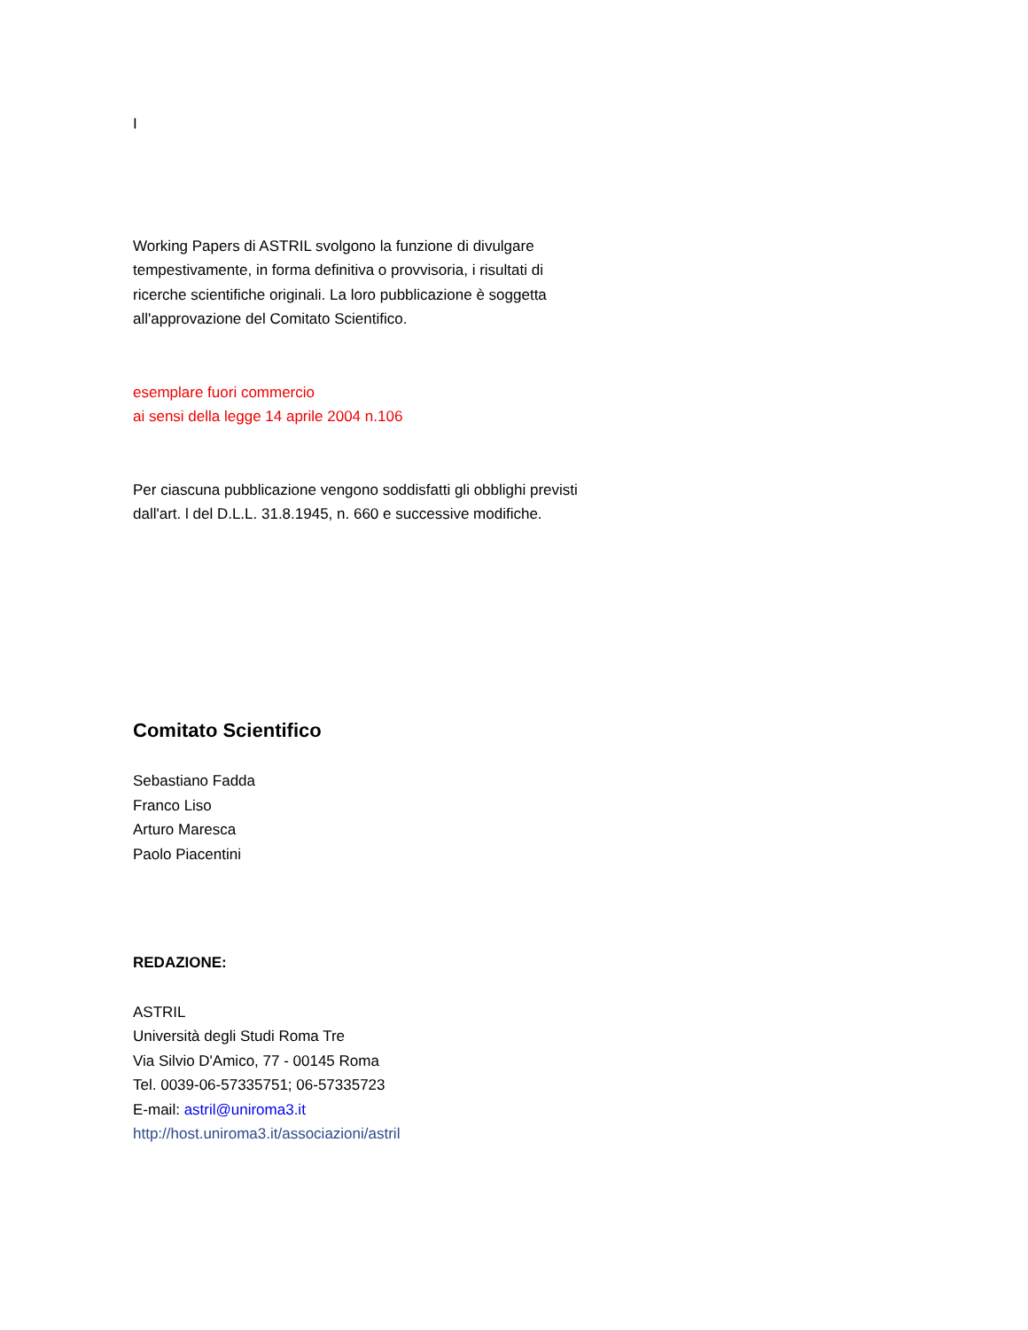I
Working Papers di ASTRIL svolgono la funzione di divulgare
tempestivamente, in forma definitiva o provvisoria, i risultati di
ricerche scientifiche originali. La loro pubblicazione è soggetta
all'approvazione del Comitato Scientifico.
esemplare fuori commercio
ai sensi della legge 14 aprile 2004 n.106
Per ciascuna pubblicazione vengono soddisfatti gli obblighi previsti
dall'art. l del D.L.L. 31.8.1945, n. 660 e successive modifiche.
Comitato Scientifico
Sebastiano Fadda
Franco Liso
Arturo Maresca
Paolo Piacentini
REDAZIONE:
ASTRIL
Università degli Studi Roma Tre
Via Silvio D'Amico, 77 - 00145 Roma
Tel. 0039-06-57335751; 06-57335723
E-mail: astril@uniroma3.it
http://host.uniroma3.it/associazioni/astril